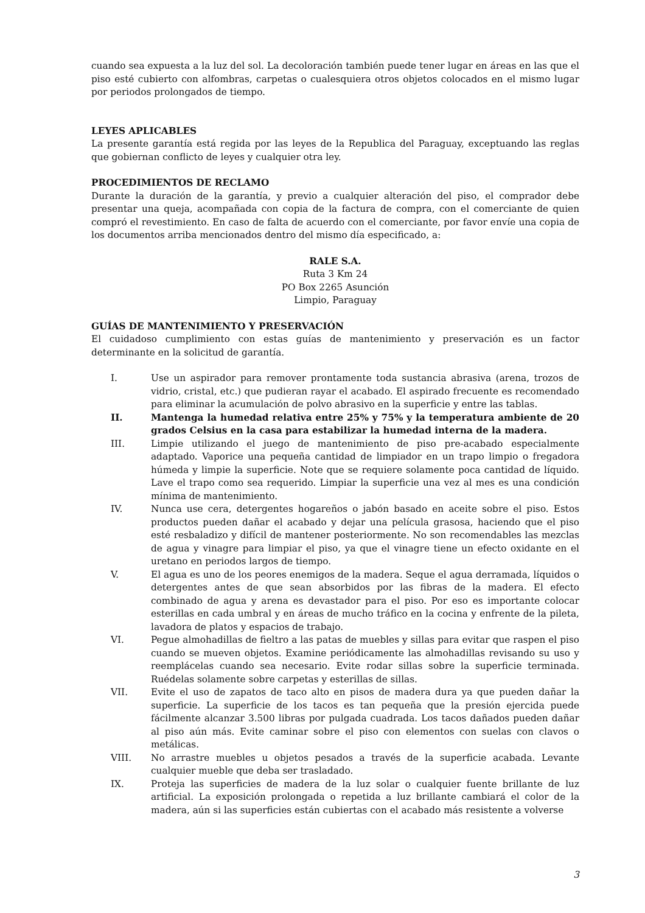cuando sea expuesta a la luz del sol. La decoloración también puede tener lugar en áreas en las que el piso esté cubierto con alfombras, carpetas o cualesquiera otros objetos colocados en el mismo lugar por periodos prolongados de tiempo.
LEYES APLICABLES
La presente garantía está regida por las leyes de la Republica del Paraguay, exceptuando las reglas que gobiernan conflicto de leyes y cualquier otra ley.
PROCEDIMIENTOS DE RECLAMO
Durante la duración de la garantía, y previo a cualquier alteración del piso, el comprador debe presentar una queja, acompañada con copia de la factura de compra, con el comerciante de quien compró el revestimiento. En caso de falta de acuerdo con el comerciante, por favor envíe una copia de los documentos arriba mencionados dentro del mismo día especificado, a:
RALE S.A.
Ruta 3 Km 24
PO Box 2265 Asunción
Limpio, Paraguay
GUÍAS DE MANTENIMIENTO Y PRESERVACIÓN
El cuidadoso cumplimiento con estas guías de mantenimiento y preservación es un factor determinante en la solicitud de garantía.
I. Use un aspirador para remover prontamente toda sustancia abrasiva (arena, trozos de vidrio, cristal, etc.) que pudieran rayar el acabado. El aspirado frecuente es recomendado para eliminar la acumulación de polvo abrasivo en la superficie y entre las tablas.
II. Mantenga la humedad relativa entre 25% y 75% y la temperatura ambiente de 20 grados Celsius en la casa para estabilizar la humedad interna de la madera.
III. Limpie utilizando el juego de mantenimiento de piso pre-acabado especialmente adaptado. Vaporice una pequeña cantidad de limpiador en un trapo limpio o fregadora húmeda y limpie la superficie. Note que se requiere solamente poca cantidad de líquido. Lave el trapo como sea requerido. Limpiar la superficie una vez al mes es una condición mínima de mantenimiento.
IV. Nunca use cera, detergentes hogareños o jabón basado en aceite sobre el piso. Estos productos pueden dañar el acabado y dejar una película grasosa, haciendo que el piso esté resbaladizo y difícil de mantener posteriormente. No son recomendables las mezclas de agua y vinagre para limpiar el piso, ya que el vinagre tiene un efecto oxidante en el uretano en periodos largos de tiempo.
V. El agua es uno de los peores enemigos de la madera. Seque el agua derramada, líquidos o detergentes antes de que sean absorbidos por las fibras de la madera. El efecto combinado de agua y arena es devastador para el piso. Por eso es importante colocar esterillas en cada umbral y en áreas de mucho tráfico en la cocina y enfrente de la pileta, lavadora de platos y espacios de trabajo.
VI. Pegue almohadillas de fieltro a las patas de muebles y sillas para evitar que raspen el piso cuando se mueven objetos. Examine periódicamente las almohadillas revisando su uso y reemplácelas cuando sea necesario. Evite rodar sillas sobre la superficie terminada. Ruédelas solamente sobre carpetas y esterillas de sillas.
VII. Evite el uso de zapatos de taco alto en pisos de madera dura ya que pueden dañar la superficie. La superficie de los tacos es tan pequeña que la presión ejercida puede fácilmente alcanzar 3.500 libras por pulgada cuadrada. Los tacos dañados pueden dañar al piso aún más. Evite caminar sobre el piso con elementos con suelas con clavos o metálicas.
VIII. No arrastre muebles u objetos pesados a través de la superficie acabada. Levante cualquier mueble que deba ser trasladado.
IX. Proteja las superficies de madera de la luz solar o cualquier fuente brillante de luz artificial. La exposición prolongada o repetida a luz brillante cambiará el color de la madera, aún si las superficies están cubiertas con el acabado más resistente a volverse
3